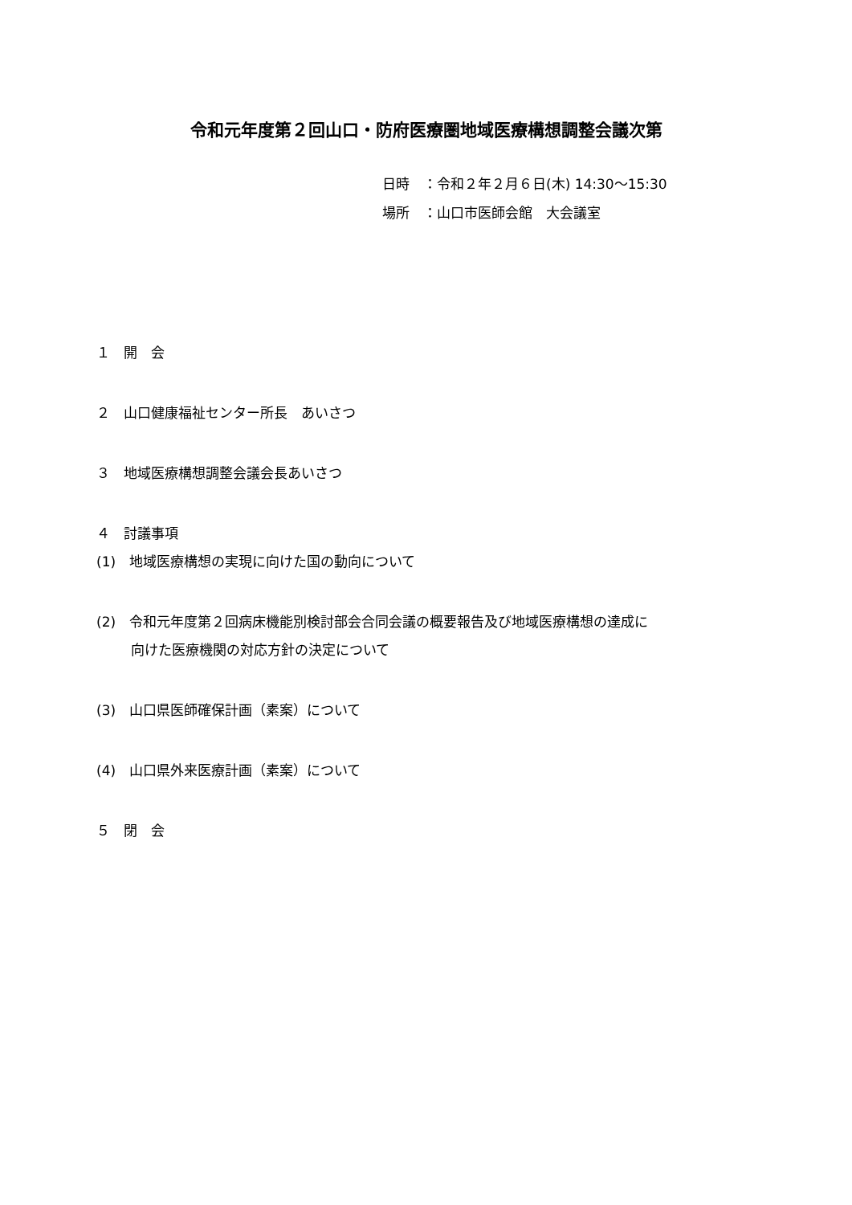令和元年度第２回山口・防府医療圏地域医療構想調整会議次第
日時　：令和２年２月６日(木) 14:30～15:30
場所　：山口市医師会館　大会議室
１　開　会
２　山口健康福祉センター所長　あいさつ
３　地域医療構想調整会議会長あいさつ
４　討議事項
(1)　地域医療構想の実現に向けた国の動向について
(2)　令和元年度第２回病床機能別検討部会合同会議の概要報告及び地域医療構想の達成に
向けた医療機関の対応方針の決定について
(3)　山口県医師確保計画（素案）について
(4)　山口県外来医療計画（素案）について
５　閉　会